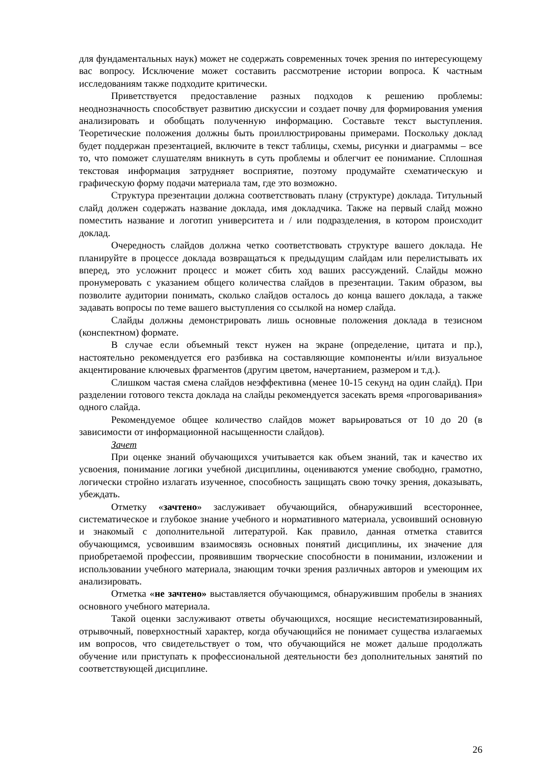для фундаментальных наук) может не содержать современных точек зрения по интересующему вас вопросу. Исключение может составить рассмотрение истории вопроса. К частным исследованиям также подходите критически.
Приветствуется предоставление разных подходов к решению проблемы: неоднозначность способствует развитию дискуссии и создает почву для формирования умения анализировать и обобщать полученную информацию. Составьте текст выступления. Теоретические положения должны быть проиллюстрированы примерами. Поскольку доклад будет поддержан презентацией, включите в текст таблицы, схемы, рисунки и диаграммы – все то, что поможет слушателям вникнуть в суть проблемы и облегчит ее понимание. Сплошная текстовая информация затрудняет восприятие, поэтому продумайте схематическую и графическую форму подачи материала там, где это возможно.
Структура презентации должна соответствовать плану (структуре) доклада. Титульный слайд должен содержать название доклада, имя докладчика. Также на первый слайд можно поместить название и логотип университета и / или подразделения, в котором происходит доклад.
Очередность слайдов должна четко соответствовать структуре вашего доклада. Не планируйте в процессе доклада возвращаться к предыдущим слайдам или перелистывать их вперед, это усложнит процесс и может сбить ход ваших рассуждений. Слайды можно пронумеровать с указанием общего количества слайдов в презентации. Таким образом, вы позволите аудитории понимать, сколько слайдов осталось до конца вашего доклада, а также задавать вопросы по теме вашего выступления со ссылкой на номер слайда.
Слайды должны демонстрировать лишь основные положения доклада в тезисном (конспектном) формате.
В случае если объемный текст нужен на экране (определение, цитата и пр.), настоятельно рекомендуется его разбивка на составляющие компоненты и/или визуальное акцентирование ключевых фрагментов (другим цветом, начертанием, размером и т.д.).
Слишком частая смена слайдов неэффективна (менее 10-15 секунд на один слайд). При разделении готового текста доклада на слайды рекомендуется засекать время «проговаривания» одного слайда.
Рекомендуемое общее количество слайдов может варьироваться от 10 до 20 (в зависимости от информационной насыщенности слайдов).
Зачет
При оценке знаний обучающихся учитывается как объем знаний, так и качество их усвоения, понимание логики учебной дисциплины, оцениваются умение свободно, грамотно, логически стройно излагать изученное, способность защищать свою точку зрения, доказывать, убеждать.
Отметку «зачтено» заслуживает обучающийся, обнаруживший всестороннее, систематическое и глубокое знание учебного и нормативного материала, усвоивший основную и знакомый с дополнительной литературой. Как правило, данная отметка ставится обучающимся, усвоившим взаимосвязь основных понятий дисциплины, их значение для приобретаемой профессии, проявившим творческие способности в понимании, изложении и использовании учебного материала, знающим точки зрения различных авторов и умеющим их анализировать.
Отметка «не зачтено» выставляется обучающимся, обнаружившим пробелы в знаниях основного учебного материала.
Такой оценки заслуживают ответы обучающихся, носящие несистематизированный, отрывочный, поверхностный характер, когда обучающийся не понимает существа излагаемых им вопросов, что свидетельствует о том, что обучающийся не может дальше продолжать обучение или приступать к профессиональной деятельности без дополнительных занятий по соответствующей дисциплине.
26